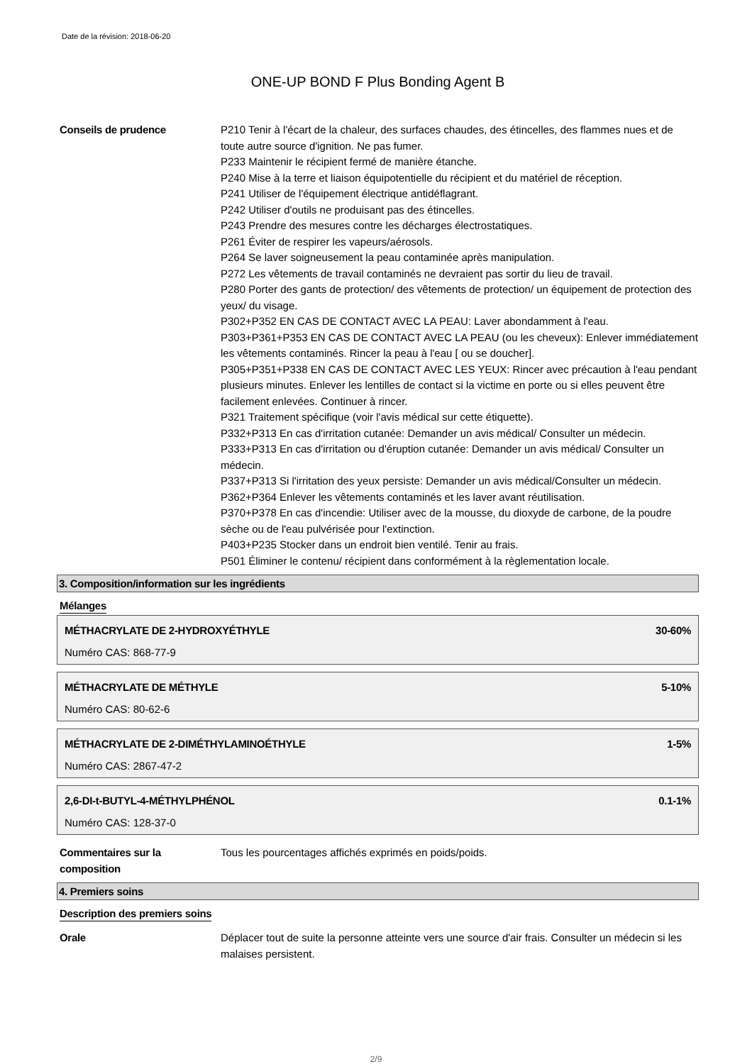Date de la révision: 2018-06-20
ONE-UP BOND F Plus Bonding Agent B
Conseils de prudence P210 Tenir à l'écart de la chaleur, des surfaces chaudes, des étincelles, des flammes nues et de toute autre source d'ignition. Ne pas fumer.
P233 Maintenir le récipient fermé de manière étanche.
P240 Mise à la terre et liaison équipotentielle du récipient et du matériel de réception.
P241 Utiliser de l'équipement électrique antidéflagrant.
P242 Utiliser d'outils ne produisant pas des étincelles.
P243 Prendre des mesures contre les décharges électrostatiques.
P261 Éviter de respirer les vapeurs/aérosols.
P264 Se laver soigneusement la peau contaminée après manipulation.
P272 Les vêtements de travail contaminés ne devraient pas sortir du lieu de travail.
P280 Porter des gants de protection/ des vêtements de protection/ un équipement de protection des yeux/ du visage.
P302+P352 EN CAS DE CONTACT AVEC LA PEAU: Laver abondamment à l'eau.
P303+P361+P353 EN CAS DE CONTACT AVEC LA PEAU (ou les cheveux): Enlever immédiatement les vêtements contaminés. Rincer la peau à l'eau [ ou se doucher].
P305+P351+P338 EN CAS DE CONTACT AVEC LES YEUX: Rincer avec précaution à l'eau pendant plusieurs minutes. Enlever les lentilles de contact si la victime en porte ou si elles peuvent être facilement enlevées. Continuer à rincer.
P321 Traitement spécifique (voir l'avis médical sur cette étiquette).
P332+P313 En cas d'irritation cutanée: Demander un avis médical/ Consulter un médecin.
P333+P313 En cas d'irritation ou d'éruption cutanée: Demander un avis médical/ Consulter un médecin.
P337+P313 Si l'irritation des yeux persiste: Demander un avis médical/Consulter un médecin.
P362+P364 Enlever les vêtements contaminés et les laver avant réutilisation.
P370+P378 En cas d'incendie: Utiliser avec de la mousse, du dioxyde de carbone, de la poudre sèche ou de l'eau pulvérisée pour l'extinction.
P403+P235 Stocker dans un endroit bien ventilé. Tenir au frais.
P501 Éliminer le contenu/ récipient dans conformément à la règlementation locale.
3. Composition/information sur les ingrédients
Mélanges
MÉTHACRYLATE DE 2-HYDROXYÉTHYLE 30-60%
Numéro CAS: 868-77-9
MÉTHACRYLATE DE MÉTHYLE 5-10%
Numéro CAS: 80-62-6
MÉTHACRYLATE DE 2-DIMÉTHYLAMINOÉTHYLE 1-5%
Numéro CAS: 2867-47-2
2,6-DI-t-BUTYL-4-MÉTHYLPHÉNOL 0.1-1%
Numéro CAS: 128-37-0
Commentaires sur la composition
Tous les pourcentages affichés exprimés en poids/poids.
4. Premiers soins
Description des premiers soins
Orale Déplacer tout de suite la personne atteinte vers une source d'air frais. Consulter un médecin si les malaises persistent.
2/9